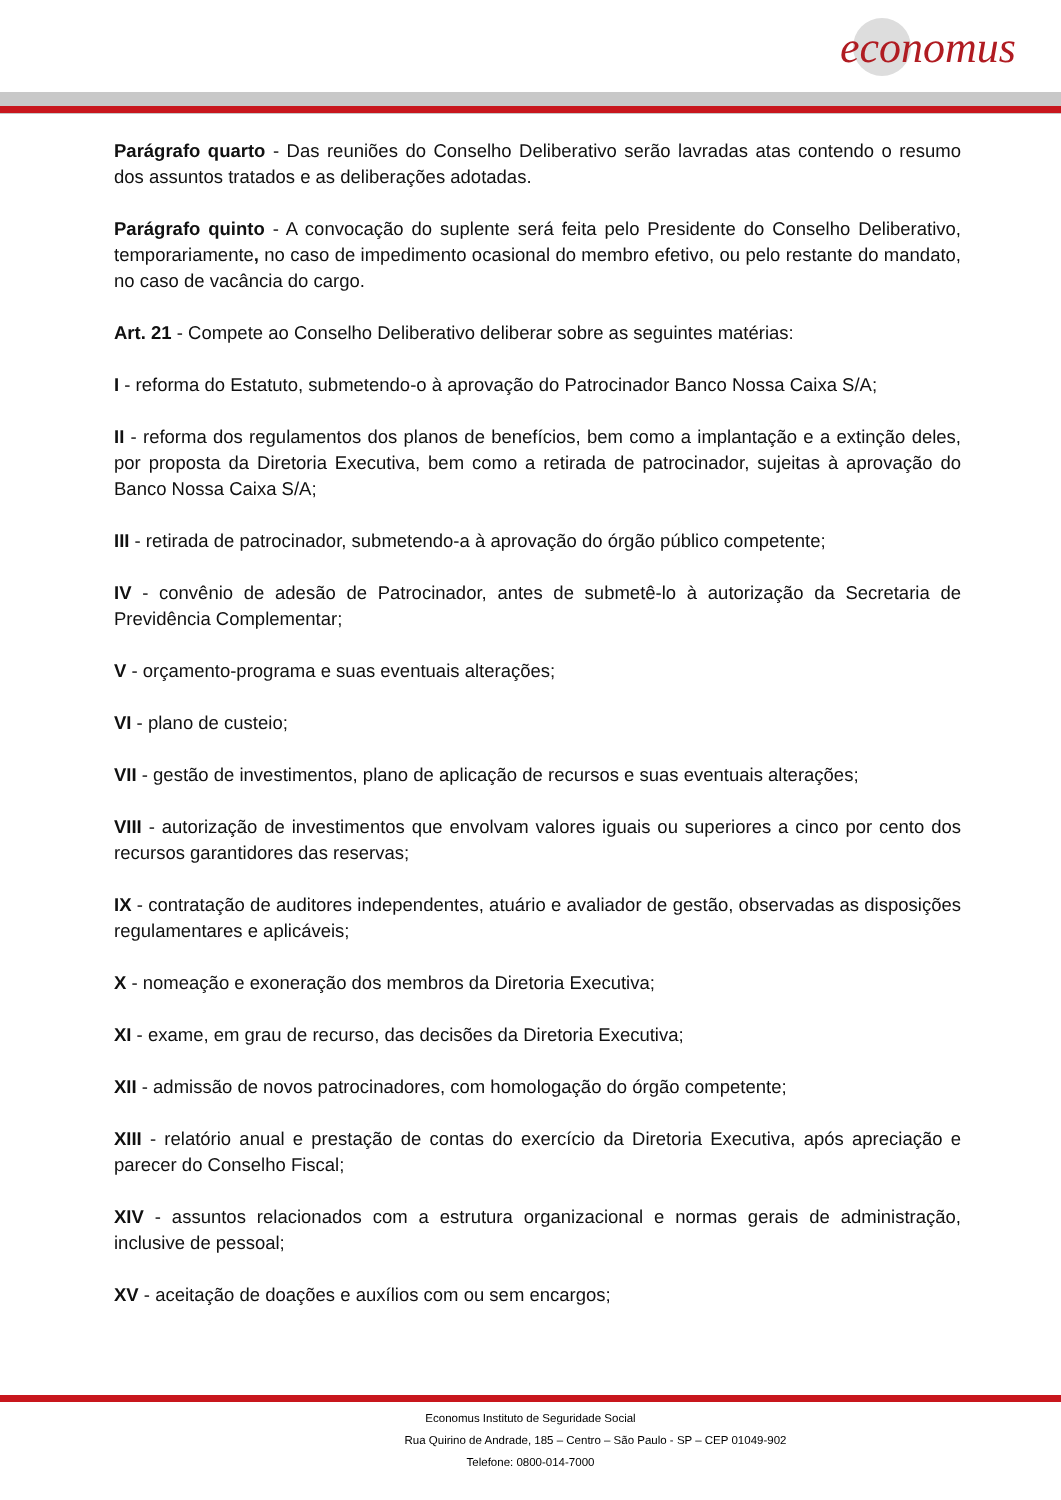economus
Parágrafo quarto - Das reuniões do Conselho Deliberativo serão lavradas atas contendo o resumo dos assuntos tratados e as deliberações adotadas.
Parágrafo quinto - A convocação do suplente será feita pelo Presidente do Conselho Deliberativo, temporariamente, no caso de impedimento ocasional do membro efetivo, ou pelo restante do mandato, no caso de vacância do cargo.
Art. 21 - Compete ao Conselho Deliberativo deliberar sobre as seguintes matérias:
I - reforma do Estatuto, submetendo-o à aprovação do Patrocinador Banco Nossa Caixa S/A;
II - reforma dos regulamentos dos planos de benefícios, bem como a implantação e a extinção deles, por proposta da Diretoria Executiva, bem como a retirada de patrocinador, sujeitas à aprovação do Banco Nossa Caixa S/A;
III - retirada de patrocinador, submetendo-a à aprovação do órgão público competente;
IV - convênio de adesão de Patrocinador, antes de submetê-lo à autorização da Secretaria de Previdência Complementar;
V - orçamento-programa e suas eventuais alterações;
VI - plano de custeio;
VII - gestão de investimentos, plano de aplicação de recursos e suas eventuais alterações;
VIII - autorização de investimentos que envolvam valores iguais ou superiores a cinco por cento dos recursos garantidores das reservas;
IX - contratação de auditores independentes, atuário e avaliador de gestão, observadas as disposições regulamentares e aplicáveis;
X - nomeação e exoneração dos membros da Diretoria Executiva;
XI - exame, em grau de recurso, das decisões da Diretoria Executiva;
XII - admissão de novos patrocinadores, com homologação do órgão competente;
XIII - relatório anual e prestação de contas do exercício da Diretoria Executiva, após apreciação e parecer do Conselho Fiscal;
XIV - assuntos relacionados com a estrutura organizacional e normas gerais de administração, inclusive de pessoal;
XV - aceitação de doações e auxílios com ou sem encargos;
Economus Instituto de Seguridade Social
Rua Quirino de Andrade, 185 – Centro – São Paulo - SP – CEP 01049-902
Telefone: 0800-014-7000